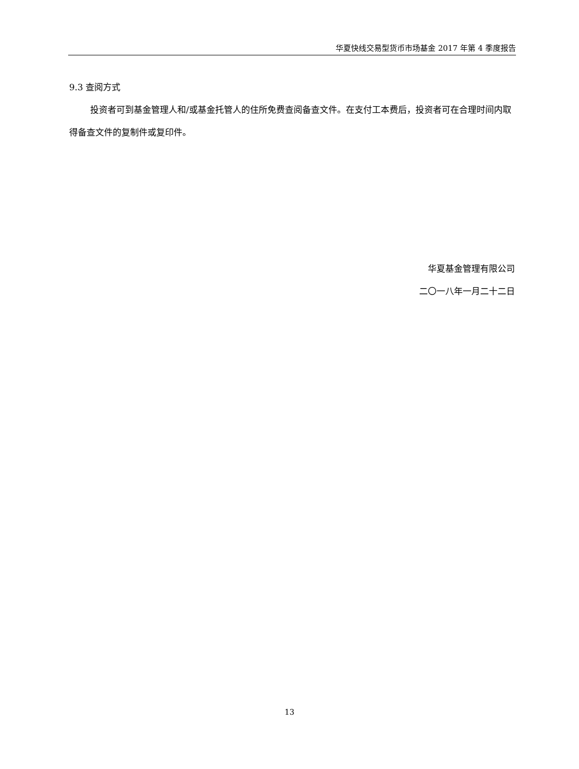华夏快线交易型货币市场基金 2017 年第 4 季度报告
9.3 查阅方式
投资者可到基金管理人和/或基金托管人的住所免费查阅备查文件。在支付工本费后，投资者可在合理时间内取得备查文件的复制件或复印件。
华夏基金管理有限公司
二〇一八年一月二十二日
13